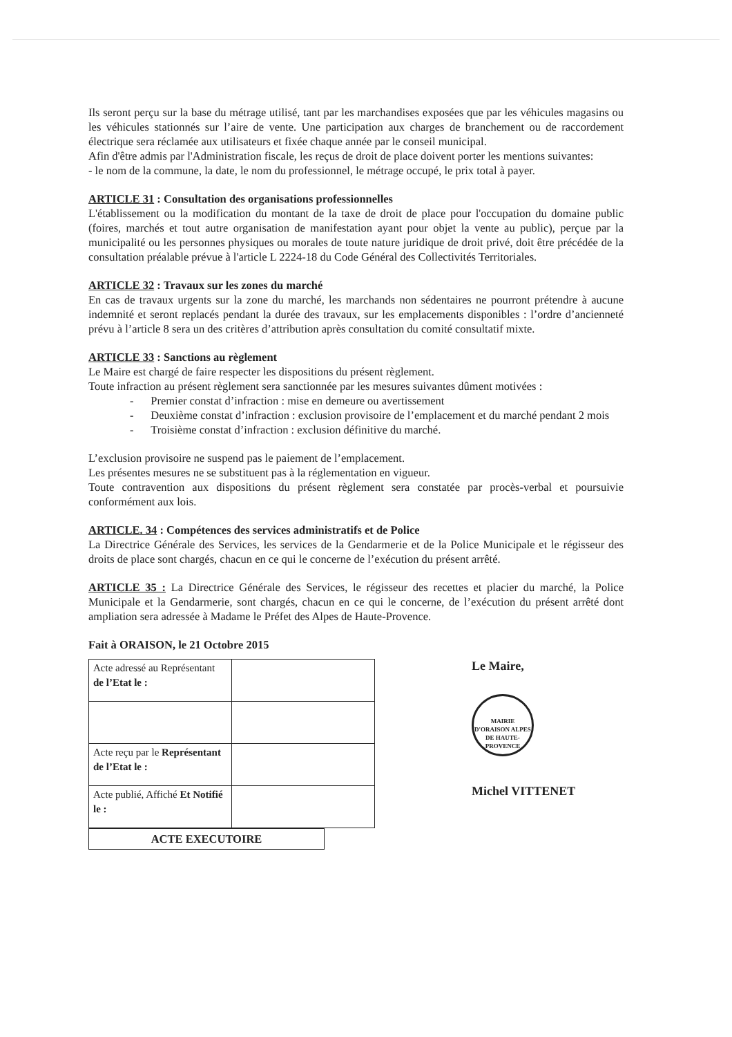Ils seront perçu sur la base du métrage utilisé, tant par les marchandises exposées que par les véhicules magasins ou les véhicules stationnés sur l’aire de vente. Une participation aux charges de branchement ou de raccordement électrique sera réclamée aux utilisateurs et fixée chaque année par le conseil municipal.
Afin d'être admis par l'Administration fiscale, les reçus de droit de place doivent porter les mentions suivantes:
- le nom de la commune, la date, le nom du professionnel, le métrage occupé, le prix total à payer.
ARTICLE 31 : Consultation des organisations professionnelles
L'établissement ou la modification du montant de la taxe de droit de place pour l'occupation du domaine public (foires, marchés et tout autre organisation de manifestation ayant pour objet la vente au public), perçue par la municipalité ou les personnes physiques ou morales de toute nature juridique de droit privé, doit être précédée de la consultation préalable prévue à l'article L 2224-18 du Code Général des Collectivités Territoriales.
ARTICLE 32 : Travaux sur les zones du marché
En cas de travaux urgents sur la zone du marché, les marchands non sédentaires ne pourront prétendre à aucune indemnité et seront replacés pendant la durée des travaux, sur les emplacements disponibles : l’ordre d’ancienneté prévu à l’article 8 sera un des critères d’attribution après consultation du comité consultatif mixte.
ARTICLE 33 : Sanctions au règlement
Le Maire est chargé de faire respecter les dispositions du présent règlement.
Toute infraction au présent règlement sera sanctionnée par les mesures suivantes dûment motivées :
- Premier constat d’infraction : mise en demeure ou avertissement
- Deuxième constat d’infraction : exclusion provisoire de l’emplacement et du marché pendant 2 mois
- Troisième constat d’infraction : exclusion définitive du marché.
L’exclusion provisoire ne suspend pas le paiement de l’emplacement.
Les présentes mesures ne se substituent pas à la réglementation en vigueur.
Toute contravention aux dispositions du présent règlement sera constatée par procès-verbal et poursuivie conformément aux lois.
ARTICLE. 34 : Compétences des services administratifs et de Police
La Directrice Générale des Services, les services de la Gendarmerie et de la Police Municipale et le régisseur des droits de place sont chargés, chacun en ce qui le concerne de l’exécution du présent arrêté.
ARTICLE 35 : La Directrice Générale des Services, le régisseur des recettes et placier du marché, la Police Municipale et la Gendarmerie, sont chargés, chacun en ce qui le concerne, de l’exécution du présent arrêté dont ampliation sera adressée à Madame le Préfet des Alpes de Haute-Provence.
Fait à ORAISON, le 21 Octobre 2015
| Acte adressé au Représentant de l’Etat le : | |
| Acte reçu par le Représentant de l’Etat le : | |
| Acte publié, Affiché Et Notifié le : | |
ACTE EXECUTOIRE
Le Maire,
MAIRIE D'ORAISON ALPES DE HAUTE-PROVENCE
Michel VITTENET